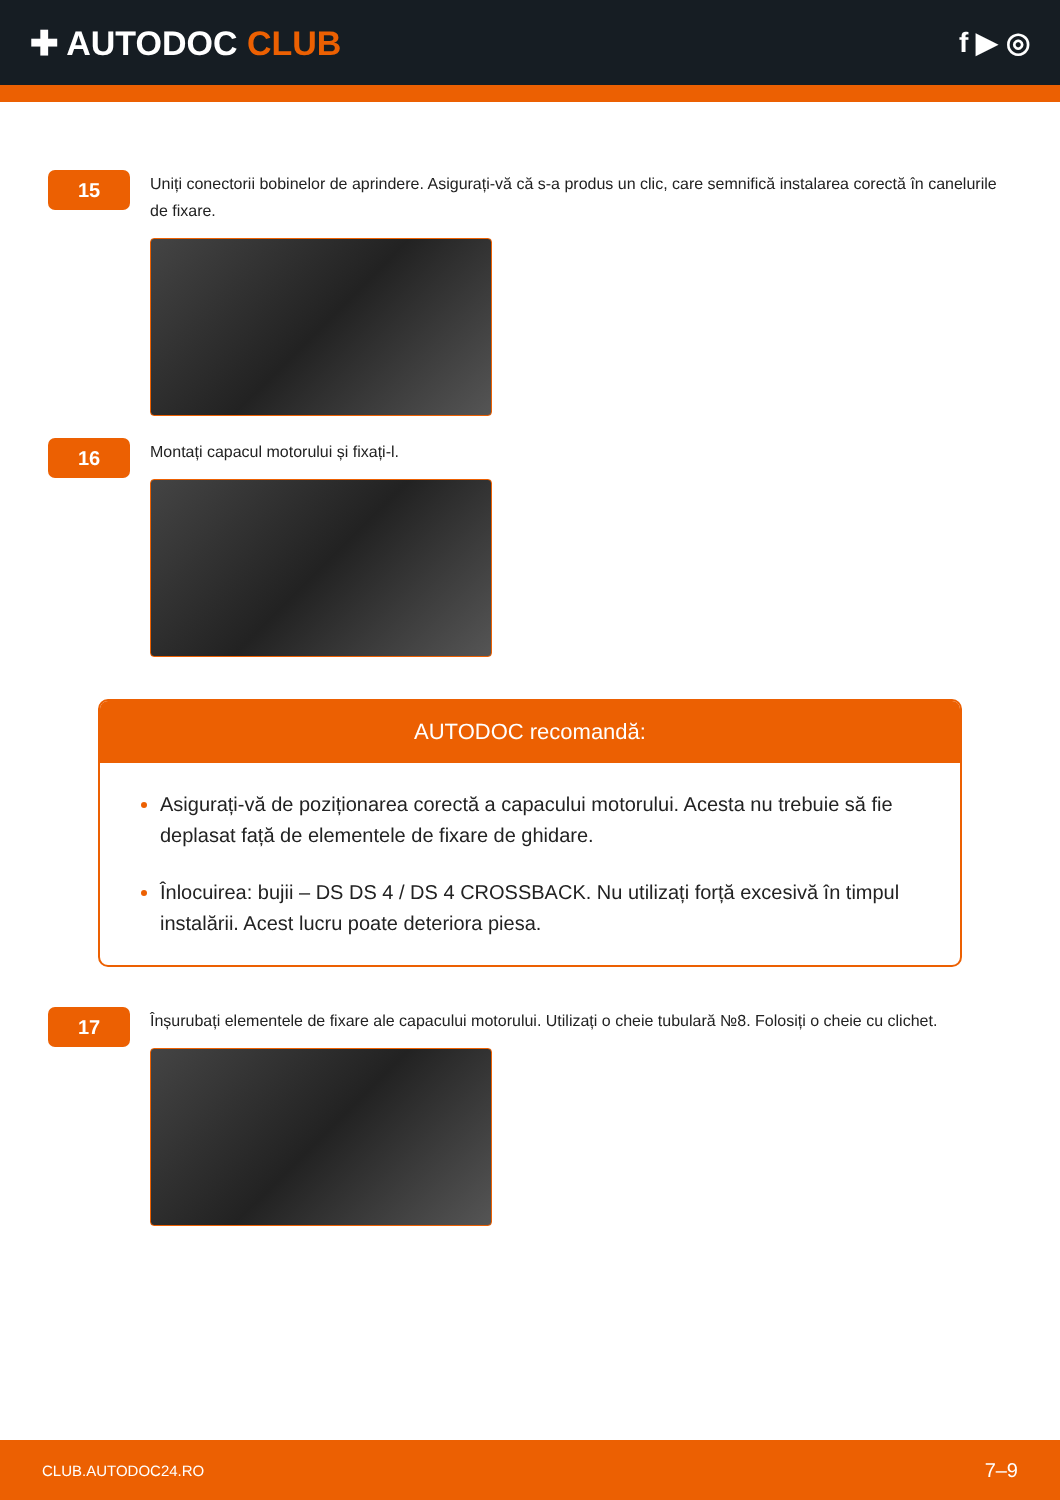✚ AUTODOC CLUB
f ▶ ◎
15
Uniți conectorii bobinelor de aprindere. Asigurați-vă că s-a produs un clic, care semnifică instalarea corectă în canelurile de fixare.
16
Montați capacul motorului și fixați-l.
AUTODOC recomandă:
Asigurați-vă de poziționarea corectă a capacului motorului. Acesta nu trebuie să fie deplasat față de elementele de fixare de ghidare.
Înlocuirea: bujii – DS DS 4 / DS 4 CROSSBACK. Nu utilizați forță excesivă în timpul instalării. Acest lucru poate deteriora piesa.
17
Înșurubați elementele de fixare ale capacului motorului. Utilizați o cheie tubulară №8. Folosiți o cheie cu clichet.
CLUB.AUTODOC24.RO 7–9